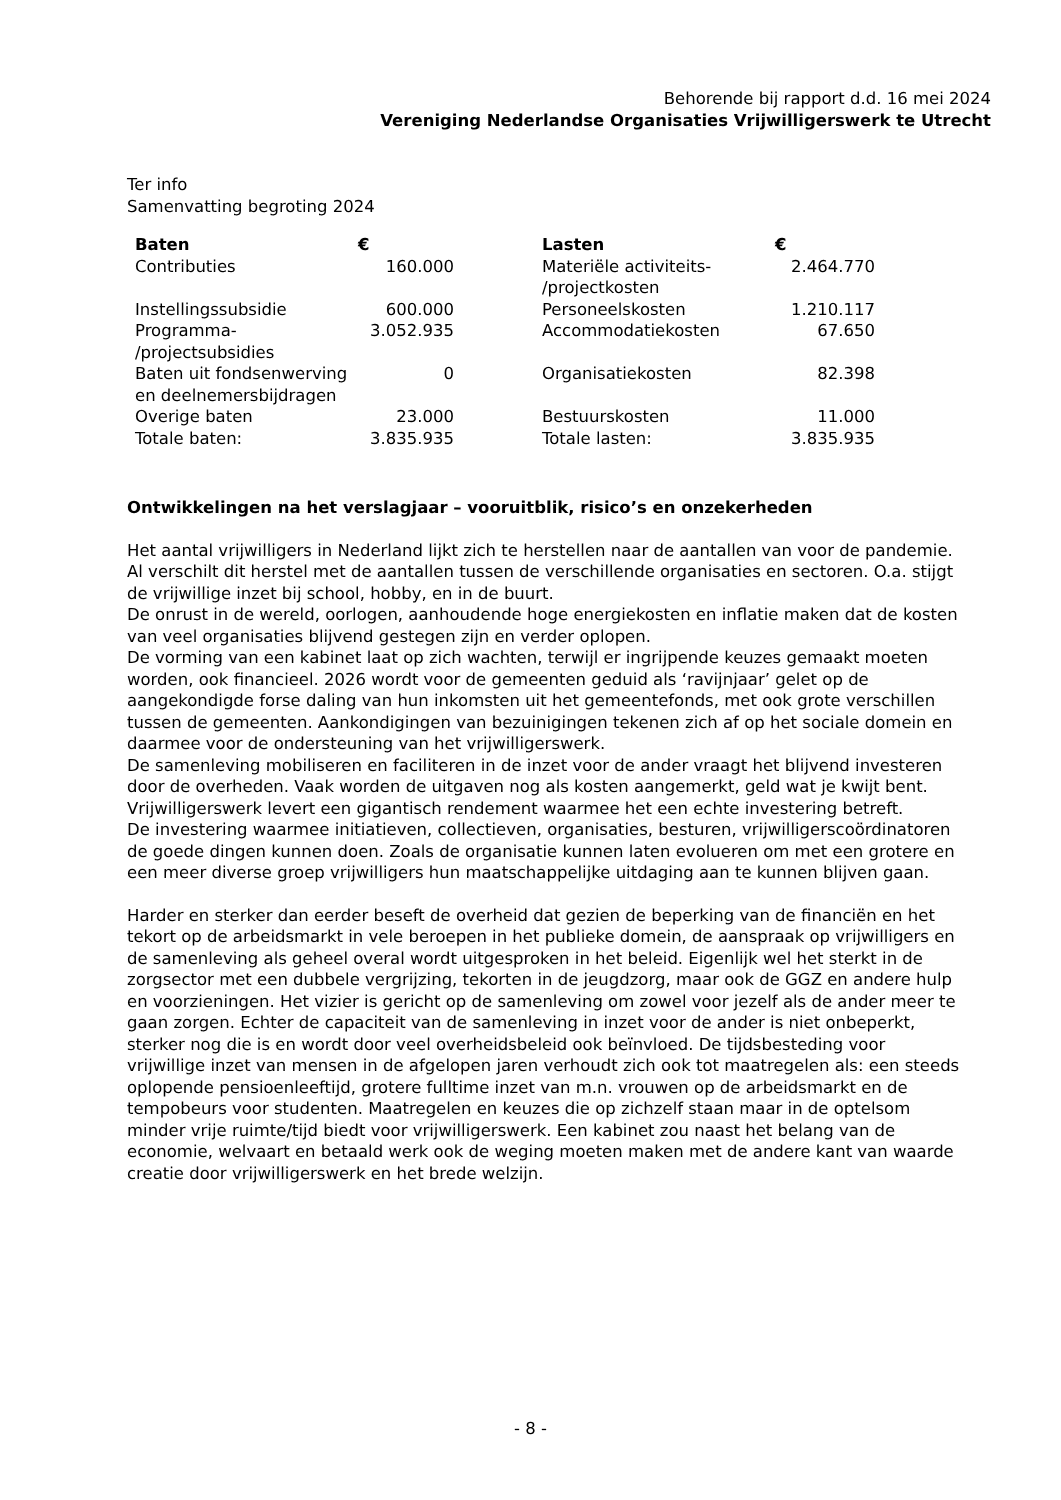Behorende bij rapport d.d. 16 mei 2024
Vereniging Nederlandse Organisaties Vrijwilligerswerk te Utrecht
Ter info
Samenvatting begroting 2024
| Baten | € | | Lasten | € |
| --- | --- | --- | --- | --- |
| Contributies | 160.000 | | Materiële activiteits- /projectkosten | 2.464.770 |
| Instellingssubsidie | 600.000 | | Personeelskosten | 1.210.117 |
| Programma- /projectsubsidies | 3.052.935 | | Accommodatiekosten | 67.650 |
| Baten uit fondsenwerving en deelnemersbijdragen | 0 | | Organisatiekosten | 82.398 |
| Overige baten | 23.000 | | Bestuurskosten | 11.000 |
| Totale baten: | 3.835.935 | | Totale lasten: | 3.835.935 |
Ontwikkelingen na het verslagjaar – vooruitblik, risico’s en onzekerheden
Het aantal vrijwilligers in Nederland lijkt zich te herstellen naar de aantallen van voor de pandemie. Al verschilt dit herstel met de aantallen tussen de verschillende organisaties en sectoren. O.a. stijgt de vrijwillige inzet bij school, hobby, en in de buurt.
De onrust in de wereld, oorlogen, aanhoudende hoge energiekosten en inflatie maken dat de kosten van veel organisaties blijvend gestegen zijn en verder oplopen.
De vorming van een kabinet laat op zich wachten, terwijl er ingrijpende keuzes gemaakt moeten worden, ook financieel. 2026 wordt voor de gemeenten geduid als ‘ravijnjaar’ gelet op de aangekondigde forse daling van hun inkomsten uit het gemeentefonds, met ook grote verschillen tussen de gemeenten. Aankondigingen van bezuinigingen tekenen zich af op het sociale domein en daarmee voor de ondersteuning van het vrijwilligerswerk.
De samenleving mobiliseren en faciliteren in de inzet voor de ander vraagt het blijvend investeren door de overheden. Vaak worden de uitgaven nog als kosten aangemerkt, geld wat je kwijt bent. Vrijwilligerswerk levert een gigantisch rendement waarmee het een echte investering betreft.
De investering waarmee initiatieven, collectieven, organisaties, besturen, vrijwilligerscoördinatoren de goede dingen kunnen doen. Zoals de organisatie kunnen laten evolueren om met een grotere en een meer diverse groep vrijwilligers hun maatschappelijke uitdaging aan te kunnen blijven gaan.
Harder en sterker dan eerder beseft de overheid dat gezien de beperking van de financiën en het tekort op de arbeidsmarkt in vele beroepen in het publieke domein, de aanspraak op vrijwilligers en de samenleving als geheel overal wordt uitgesproken in het beleid. Eigenlijk wel het sterkt in de zorgsector met een dubbele vergrijzing, tekorten in de jeugdzorg, maar ook de GGZ en andere hulp en voorzieningen. Het vizier is gericht op de samenleving om zowel voor jezelf als de ander meer te gaan zorgen. Echter de capaciteit van de samenleving in inzet voor de ander is niet onbeperkt, sterker nog die is en wordt door veel overheidsbeleid ook beïnvloed. De tijdsbesteding voor vrijwillige inzet van mensen in de afgelopen jaren verhoudt zich ook tot maatregelen als: een steeds oplopende pensioenleeftijd, grotere fulltime inzet van m.n. vrouwen op de arbeidsmarkt en de tempobeurs voor studenten. Maatregelen en keuzes die op zichzelf staan maar in de optelsom minder vrije ruimte/tijd biedt voor vrijwilligerswerk. Een kabinet zou naast het belang van de economie, welvaart en betaald werk ook de weging moeten maken met de andere kant van waarde creatie door vrijwilligerswerk en het brede welzijn.
- 8 -